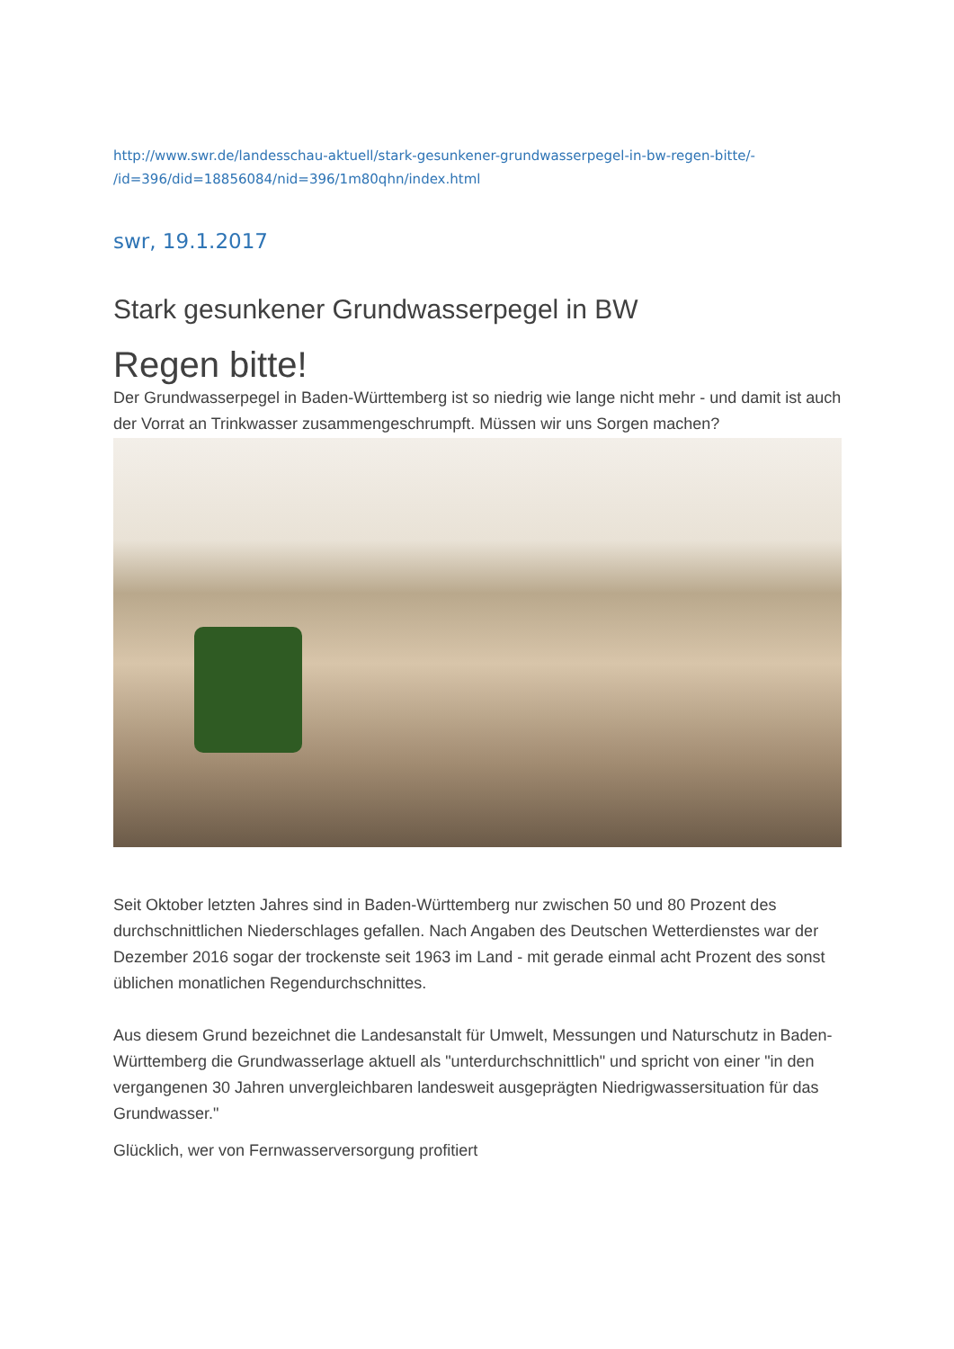http://www.swr.de/landesschau-aktuell/stark-gesunkener-grundwasserpegel-in-bw-regen-bitte/-
/id=396/did=18856084/nid=396/1m80qhn/index.html
swr, 19.1.2017
Stark gesunkener Grundwasserpegel in BW
Regen bitte!
Der Grundwasserpegel in Baden-Württemberg ist so niedrig wie lange nicht mehr - und damit ist auch der Vorrat an Trinkwasser zusammengeschrumpft. Müssen wir uns Sorgen machen?
Seit Oktober letzten Jahres sind in Baden-Württemberg nur zwischen 50 und 80 Prozent des durchschnittlichen Niederschlages gefallen. Nach Angaben des Deutschen Wetterdienstes war der Dezember 2016 sogar der trockenste seit 1963 im Land - mit gerade einmal acht Prozent des sonst üblichen monatlichen Regendurchschnittes.
Aus diesem Grund bezeichnet die Landesanstalt für Umwelt, Messungen und Naturschutz in Baden-Württemberg die Grundwasserlage aktuell als "unterdurchschnittlich" und spricht von einer "in den vergangenen 30 Jahren unvergleichbaren landesweit ausgeprägten Niedrigwassersituation für das Grundwasser."
Glücklich, wer von Fernwasserversorgung profitiert